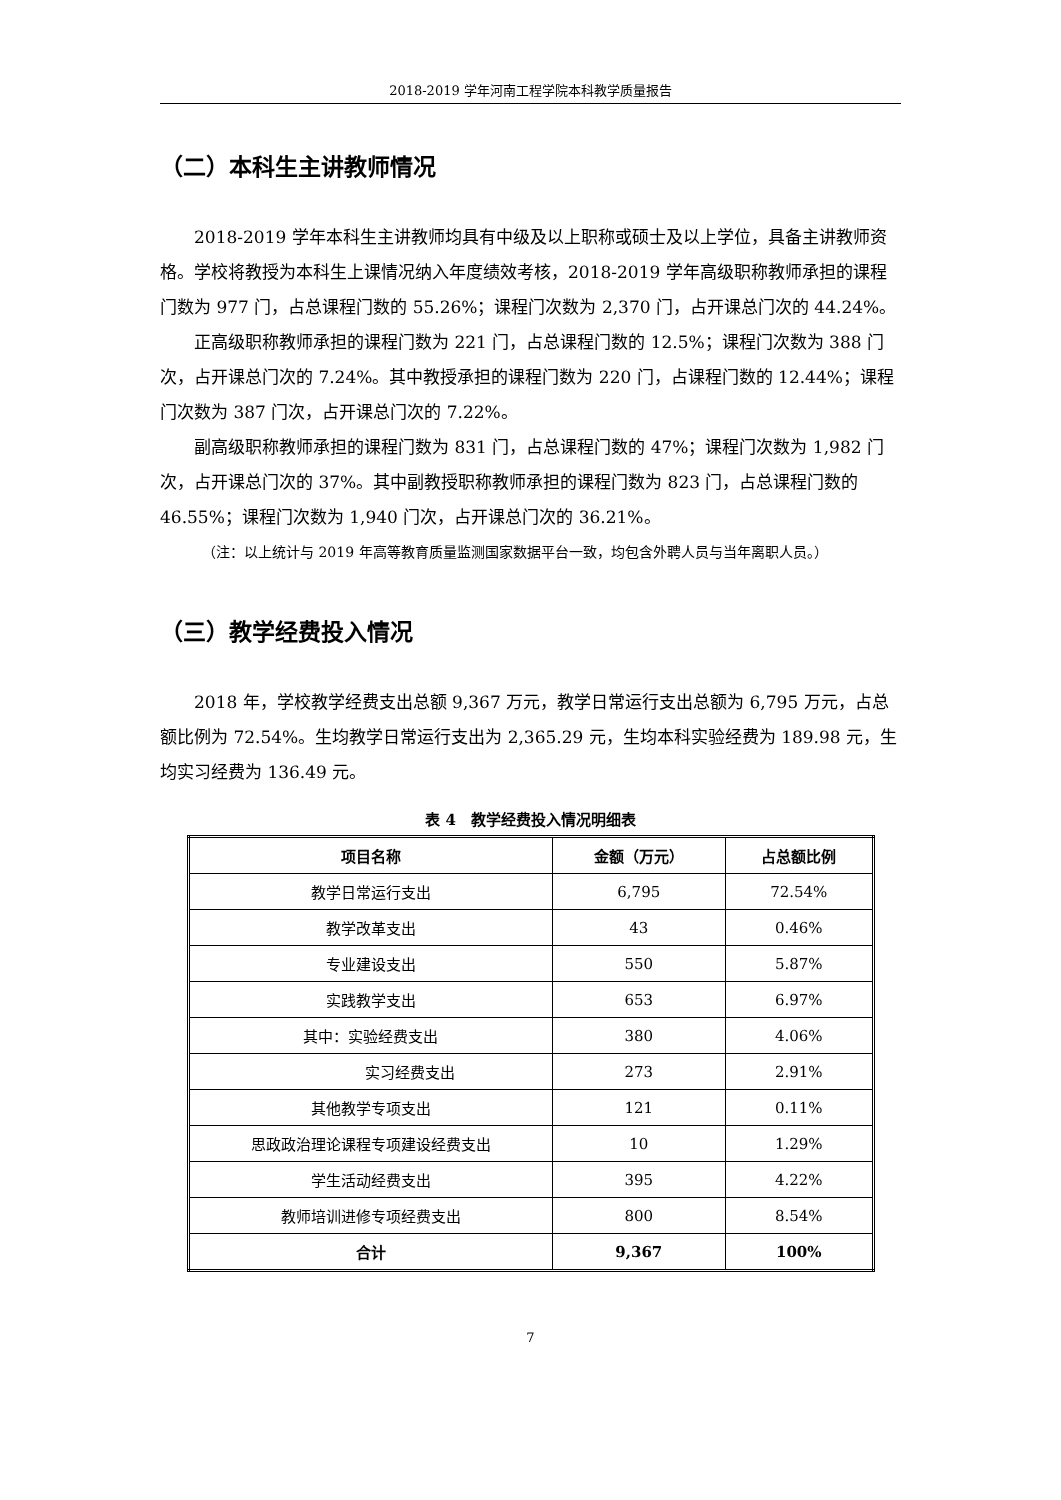2018-2019 学年河南工程学院本科教学质量报告
（二）本科生主讲教师情况
2018-2019 学年本科生主讲教师均具有中级及以上职称或硕士及以上学位，具备主讲教师资格。学校将教授为本科生上课情况纳入年度绩效考核，2018-2019 学年高级职称教师承担的课程门数为 977 门，占总课程门数的 55.26%；课程门次数为 2,370 门，占开课总门次的 44.24%。
正高级职称教师承担的课程门数为 221 门，占总课程门数的 12.5%；课程门次数为 388 门次，占开课总门次的 7.24%。其中教授承担的课程门数为 220 门，占课程门数的 12.44%；课程门次数为 387 门次，占开课总门次的 7.22%。
副高级职称教师承担的课程门数为 831 门，占总课程门数的 47%；课程门次数为 1,982 门次，占开课总门次的 37%。其中副教授职称教师承担的课程门数为 823 门，占总课程门数的 46.55%；课程门次数为 1,940 门次，占开课总门次的 36.21%。
（注：以上统计与 2019 年高等教育质量监测国家数据平台一致，均包含外聘人员与当年离职人员。）
（三）教学经费投入情况
2018 年，学校教学经费支出总额 9,367 万元，教学日常运行支出总额为 6,795 万元，占总额比例为 72.54%。生均教学日常运行支出为 2,365.29 元，生均本科实验经费为 189.98 元，生均实习经费为 136.49 元。
表 4　教学经费投入情况明细表
| 项目名称 | 金额（万元） | 占总额比例 |
| --- | --- | --- |
| 教学日常运行支出 | 6,795 | 72.54% |
| 教学改革支出 | 43 | 0.46% |
| 专业建设支出 | 550 | 5.87% |
| 实践教学支出 | 653 | 6.97% |
| 其中：实验经费支出 | 380 | 4.06% |
| 实习经费支出 | 273 | 2.91% |
| 其他教学专项支出 | 121 | 0.11% |
| 思政政治理论课程专项建设经费支出 | 10 | 1.29% |
| 学生活动经费支出 | 395 | 4.22% |
| 教师培训进修专项经费支出 | 800 | 8.54% |
| 合计 | 9,367 | 100% |
7